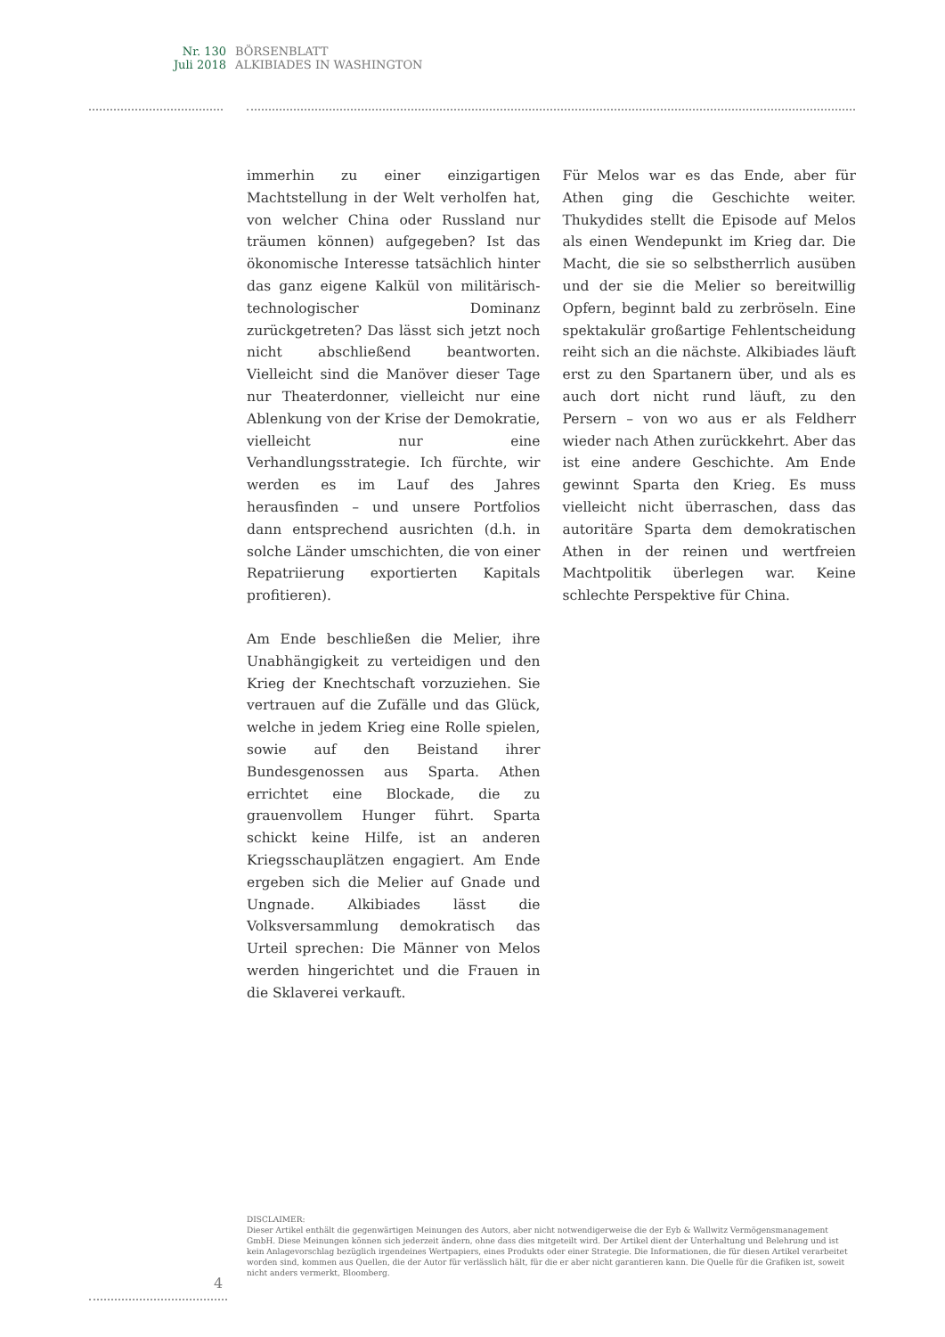Nr. 130
Juli 2018
BÖRSENBLATT
ALKIBIADES IN WASHINGTON
immerhin zu einer einzigartigen Machtstellung in der Welt verholfen hat, von welcher China oder Russland nur träumen können) aufgegeben? Ist das ökonomische Interesse tatsächlich hinter das ganz eigene Kalkül von militärisch-technologischer Dominanz zurückgetreten? Das lässt sich jetzt noch nicht abschließend beantworten. Vielleicht sind die Manöver dieser Tage nur Theaterdonner, vielleicht nur eine Ablenkung von der Krise der Demokratie, vielleicht nur eine Verhandlungsstrategie. Ich fürchte, wir werden es im Lauf des Jahres herausfinden – und unsere Portfolios dann entsprechend ausrichten (d.h. in solche Länder umschichten, die von einer Repatriierung exportierten Kapitals profitieren).
Am Ende beschließen die Melier, ihre Unabhängigkeit zu verteidigen und den Krieg der Knechtschaft vorzuziehen. Sie vertrauen auf die Zufälle und das Glück, welche in jedem Krieg eine Rolle spielen, sowie auf den Beistand ihrer Bundesgenossen aus Sparta. Athen errichtet eine Blockade, die zu grauenvollem Hunger führt. Sparta schickt keine Hilfe, ist an anderen Kriegsschauplätzen engagiert. Am Ende ergeben sich die Melier auf Gnade und Ungnade. Alkibiades lässt die Volksversammlung demokratisch das Urteil sprechen: Die Männer von Melos werden hingerichtet und die Frauen in die Sklaverei verkauft.
Für Melos war es das Ende, aber für Athen ging die Geschichte weiter. Thukydides stellt die Episode auf Melos als einen Wendepunkt im Krieg dar. Die Macht, die sie so selbstherrlich ausüben und der sie die Melier so bereitwillig Opfern, beginnt bald zu zerbröseln. Eine spektakulär großartige Fehlentscheidung reiht sich an die nächste. Alkibiades läuft erst zu den Spartanern über, und als es auch dort nicht rund läuft, zu den Persern – von wo aus er als Feldherr wieder nach Athen zurückkehrt. Aber das ist eine andere Geschichte. Am Ende gewinnt Sparta den Krieg. Es muss vielleicht nicht überraschen, dass das autoritäre Sparta dem demokratischen Athen in der reinen und wertfreien Machtpolitik überlegen war. Keine schlechte Perspektive für China.
DISCLAIMER:
Dieser Artikel enthält die gegenwärtigen Meinungen des Autors, aber nicht notwendigerweise die der Eyb & Wallwitz Vermögensmanagement GmbH. Diese Meinungen können sich jederzeit ändern, ohne dass dies mitgeteilt wird. Der Artikel dient der Unterhaltung und Belehrung und ist kein Anlagevorschlag bezüglich irgendeines Wertpapiers, eines Produkts oder einer Strategie. Die Informationen, die für diesen Artikel verarbeitet worden sind, kommen aus Quellen, die der Autor für verlässlich hält, für die er aber nicht garantieren kann. Die Quelle für die Grafiken ist, soweit nicht anders vermerkt, Bloomberg.
4